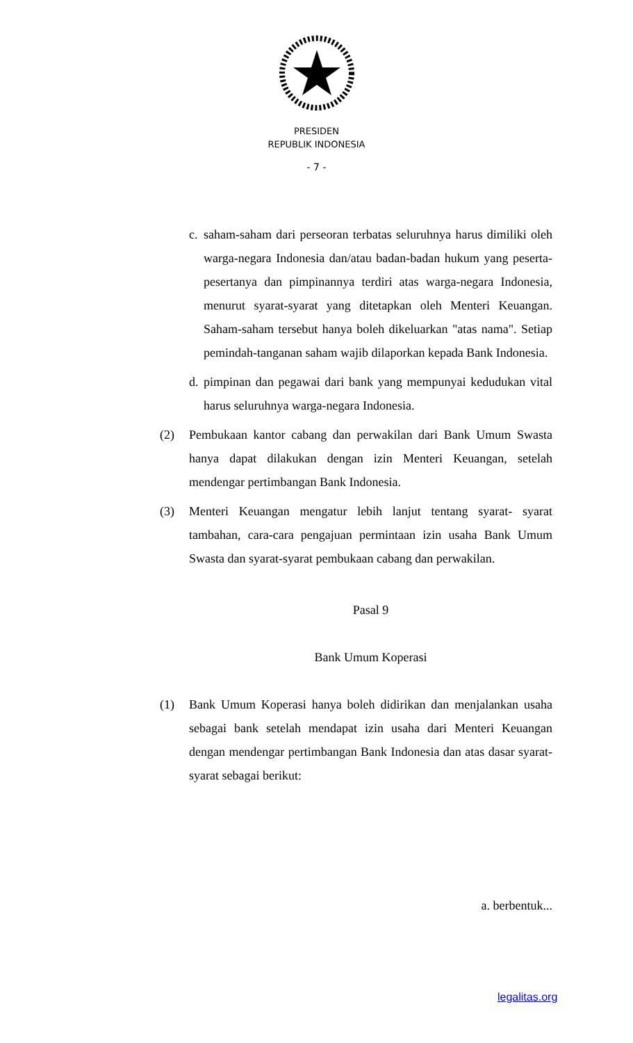PRESIDEN
REPUBLIK INDONESIA
- 7 -
c.
saham-saham dari perseoran terbatas seluruhnya harus dimiliki oleh warga-negara Indonesia dan/atau badan-badan hukum yang peserta-pesertanya dan pimpinannya terdiri atas warga-negara Indonesia, menurut syarat-syarat yang ditetapkan oleh Menteri Keuangan. Saham-saham tersebut hanya boleh dikeluarkan "atas nama". Setiap pemindah-tanganan saham wajib dilaporkan kepada Bank Indonesia.
d.
pimpinan dan pegawai dari bank yang mempunyai kedudukan vital harus seluruhnya warga-negara Indonesia.
(2) Pembukaan kantor cabang dan perwakilan dari Bank Umum Swasta hanya dapat dilakukan dengan izin Menteri Keuangan, setelah mendengar pertimbangan Bank Indonesia.
(3) Menteri Keuangan mengatur lebih lanjut tentang syarat- syarat tambahan, cara-cara pengajuan permintaan izin usaha Bank Umum Swasta dan syarat-syarat pembukaan cabang dan perwakilan.
Pasal 9
Bank Umum Koperasi
(1) Bank Umum Koperasi hanya boleh didirikan dan menjalankan usaha sebagai bank setelah mendapat izin usaha dari Menteri Keuangan dengan mendengar pertimbangan Bank Indonesia dan atas dasar syarat-syarat sebagai berikut:
a. berbentuk...
legalitas.org